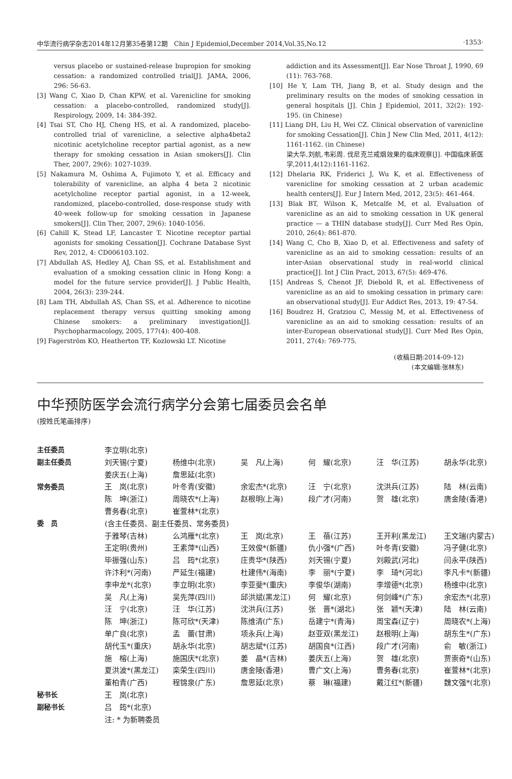中华流行病学杂志2014年12月第35卷第12期　Chin J Epidemiol,December 2014,Vol.35,No.12 ·1353·
versus placebo or sustained-release bupropion for smoking cessation: a randomized controlled trial[J]. JAMA, 2006, 296: 56-63.
[3] Wang C, Xiao D, Chan KPW, et al. Varenicline for smoking cessation: a placebo-controlled, randomized study[J]. Respirology, 2009, 14: 384-392.
[4] Tsai ST, Cho HJ, Cheng HS, et al. A randomized, placebo-controlled trial of varenicline, a selective alpha4beta2 nicotinic acetylcholine receptor partial agonist, as a new therapy for smoking cessation in Asian smokers[J]. Clin Ther, 2007, 29(6): 1027-1039.
[5] Nakamura M, Oshima A, Fujimoto Y, et al. Efficacy and tolerability of varenicline, an alpha 4 beta 2 nicotinic acetylcholine receptor partial agonist, in a 12-week, randomized, placebo-controlled, dose-response study with 40-week follow-up for smoking cessation in Japanese smokers[J]. Clin Ther, 2007, 29(6): 1040-1056.
[6] Cahill K, Stead LF, Lancaster T. Nicotine receptor partial agonists for smoking Cessation[J]. Cochrane Database Syst Rev, 2012, 4: CD006103.102.
[7] Abdullah AS, Hedley AJ, Chan SS, et al. Establishment and evaluation of a smoking cessation clinic in Hong Kong: a model for the future service provider[J]. J Public Health, 2004, 26(3): 239-244.
[8] Lam TH, Abdullah AS, Chan SS, et al. Adherence to nicotine replacement therapy versus quitting smoking among Chinese smokers: a preliminary investigation[J]. Psychopharmacology, 2005, 177(4): 400-408.
[9] Fagerström KO, Heatherton TF, Kozlowski LT. Nicotine
addiction and its Assessment[J]. Ear Nose Throat J, 1990, 69 (11): 763-768.
[10] He Y, Lam TH, Jiang B, et al. Study design and the preliminary results on the modes of smoking cessation in general hospitals [J]. Chin J Epidemiol, 2011, 32(2): 192-195. (in Chinese)
[11] Liang DH, Liu H, Wei CZ. Clinical observation of varenicline for smoking Cessation[J]. Chin J New Clin Med, 2011, 4(12): 1161-1162. (in Chinese)
梁大华,刘航,韦彩周. 伐尼克兰戒烟效果的临床观察[J]. 中国临床新医学,2011,4(12):1161-1162.
[12] Dhelaria RK, Friderici J, Wu K, et al. Effectiveness of varenicline for smoking cessation at 2 urban academic health centers[J]. Eur J Intern Med, 2012, 23(5): 461-464.
[13] Blak BT, Wilson K, Metcalfe M, et al. Evaluation of varenicline as an aid to smoking cessation in UK general practice — a THIN database study[J]. Curr Med Res Opin, 2010, 26(4): 861-870.
[14] Wang C, Cho B, Xiao D, et al. Effectiveness and safety of varenicline as an aid to smoking cessation: results of an inter-Asian observational study in real-world clinical practice[J]. Int J Clin Pract, 2013, 67(5): 469-476.
[15] Andreas S, Chenot JF, Diebold R, et al. Effectiveness of varenicline as an aid to smoking cessation in primary care: an observational study[J]. Eur Addict Res, 2013, 19: 47-54.
[16] Boudrez H, Gratziou C, Messig M, et al. Effectiveness of varenicline as an aid to smoking cessation: results of an inter-European observational study[J]. Curr Med Res Opin, 2011, 27(4): 769-775.
(收稿日期:2014-09-12)
(本文编辑:张林东)
中华预防医学会流行病学分会第七届委员会名单
(按姓氏笔画排序)
| 主任委员 | 李立明(北京) | | | | | |
| 副主任委员 | 刘天锡(宁夏) | 杨维中(北京) | 吴 凡(上海) | 何 耀(北京) | 汪 华(江苏) | 胡永华(北京) |
| | 姜庆五(上海) | 詹思延(北京) | | | | |
| 常务委员 | 王 岚(北京) | 叶冬青(安徽) | 余宏杰*(北京) | 汪 宁(北京) | 沈洪兵(江苏) | 陆 林(云南) |
| | 陈 坤(浙江) | 周晓农*(上海) | 赵根明(上海) | 段广才(河南) | 贺 雄(北京) | 唐金陵(香港) |
| | 曹务春(北京) | 崔萱林*(北京) | | | | |
| 委 员 | (含主任委员、副主任委员、常务委员) | | | | | |
| | 于雅琴(吉林) | 么鸿雁*(北京) | 王 岚(北京) | 王 蓓(江苏) | 王开利(黑龙江) | 王文瑞(内蒙古) |
| | 王定明(贵州) | 王素萍*(山西) | 王效俊*(新疆) | 仇小强*(广西) | 叶冬青(安徽) | 冯子健(北京) |
| | 毕振强(山东) | 吕 筠*(北京) | 庄贵华*(陕西) | 刘天锡(宁夏) | 刘殿武(河北) | 闫永平(陕西) |
| | 许汴利*(河南) | 严延生(福建) | 杜建伟*(海南) | 李 丽*(宁夏) | 李 琦*(河北) | 李凡卡*(新疆) |
| | 李申龙*(北京) | 李立明(北京) | 李亚斐*(重庆) | 李俊华(湖南) | 李增德*(北京) | 杨维中(北京) |
| | 吴 凡(上海) | 吴先萍(四川) | 邱洪斌(黑龙江) | 何 耀(北京) | 何剑峰*(广东) | 余宏杰*(北京) |
| | 汪 宁(北京) | 汪 华(江苏) | 沈洪兵(江苏) | 张 晋*(湖北) | 张 颖*(天津) | 陆 林(云南) |
| | 陈 坤(浙江) | 陈可欣*(天津) | 陈维清(广东) | 岳建宁*(青海) | 周宝森(辽宁) | 周晓农*(上海) |
| | 单广良(北京) | 孟 蕾(甘肃) | 项永兵(上海) | 赵亚双(黑龙江) | 赵根明(上海) | 胡东生*(广东) |
| | 胡代玉*(重庆) | 胡永华(北京) | 胡志斌*(江苏) | 胡国良*(江西) | 段广才(河南) | 俞 敏(浙江) |
| | 施 榕(上海) | 施国庆*(北京) | 姜 晶*(吉林) | 姜庆五(上海) | 贺 雄(北京) | 贾崇奇*(山东) |
| | 夏洪波*(黑龙江) | 栾荣生(四川) | 唐金陵(香港) | 曹广文(上海) | 曹务春(北京) | 崔萱林*(北京) |
| | 董柏青(广西) | 程锦泉(广东) | 詹思延(北京) | 蔡 琳(福建) | 戴江红*(新疆) | 魏文强*(北京) |
| 秘书长 | 王 岚(北京) | | | | | |
| 副秘书长 | 吕 筠*(北京) | | | | | |
| | 注: * 为新聘委员 | | | | | |